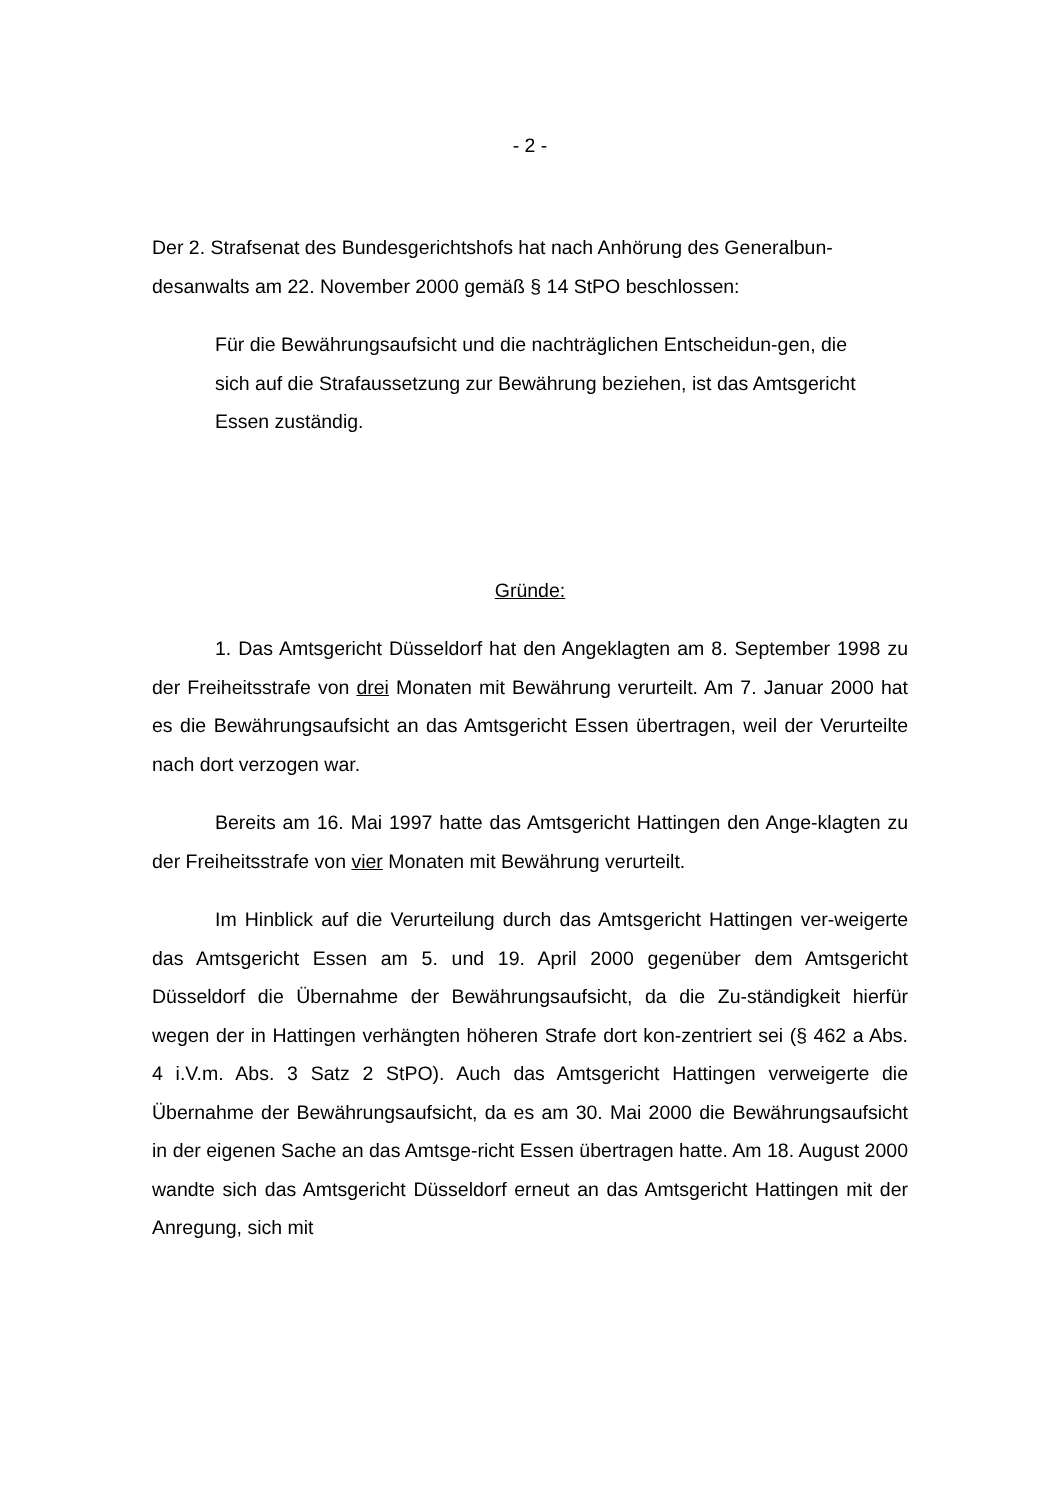- 2 -
Der 2. Strafsenat des Bundesgerichtshofs hat nach Anhörung des Generalbun-desanwalts am 22. November 2000 gemäß § 14 StPO beschlossen:
Für die Bewährungsaufsicht und die nachträglichen Entscheidun-gen, die sich auf die Strafaussetzung zur Bewährung beziehen, ist das Amtsgericht Essen zuständig.
Gründe:
1. Das Amtsgericht Düsseldorf hat den Angeklagten am 8. September 1998 zu der Freiheitsstrafe von drei Monaten mit Bewährung verurteilt. Am 7. Januar 2000 hat es die Bewährungsaufsicht an das Amtsgericht Essen übertragen, weil der Verurteilte nach dort verzogen war.
Bereits am 16. Mai 1997 hatte das Amtsgericht Hattingen den Ange-klagten zu der Freiheitsstrafe von vier Monaten mit Bewährung verurteilt.
Im Hinblick auf die Verurteilung durch das Amtsgericht Hattingen ver-weigerte das Amtsgericht Essen am 5. und 19. April 2000 gegenüber dem Amtsgericht Düsseldorf die Übernahme der Bewährungsaufsicht, da die Zu-ständigkeit hierfür wegen der in Hattingen verhängten höheren Strafe dort kon-zentriert sei (§ 462 a Abs. 4 i.V.m. Abs. 3 Satz 2 StPO). Auch das Amtsgericht Hattingen verweigerte die Übernahme der Bewährungsaufsicht, da es am 30. Mai 2000 die Bewährungsaufsicht in der eigenen Sache an das Amtsge-richt Essen übertragen hatte. Am 18. August 2000 wandte sich das Amtsgericht Düsseldorf erneut an das Amtsgericht Hattingen mit der Anregung, sich mit